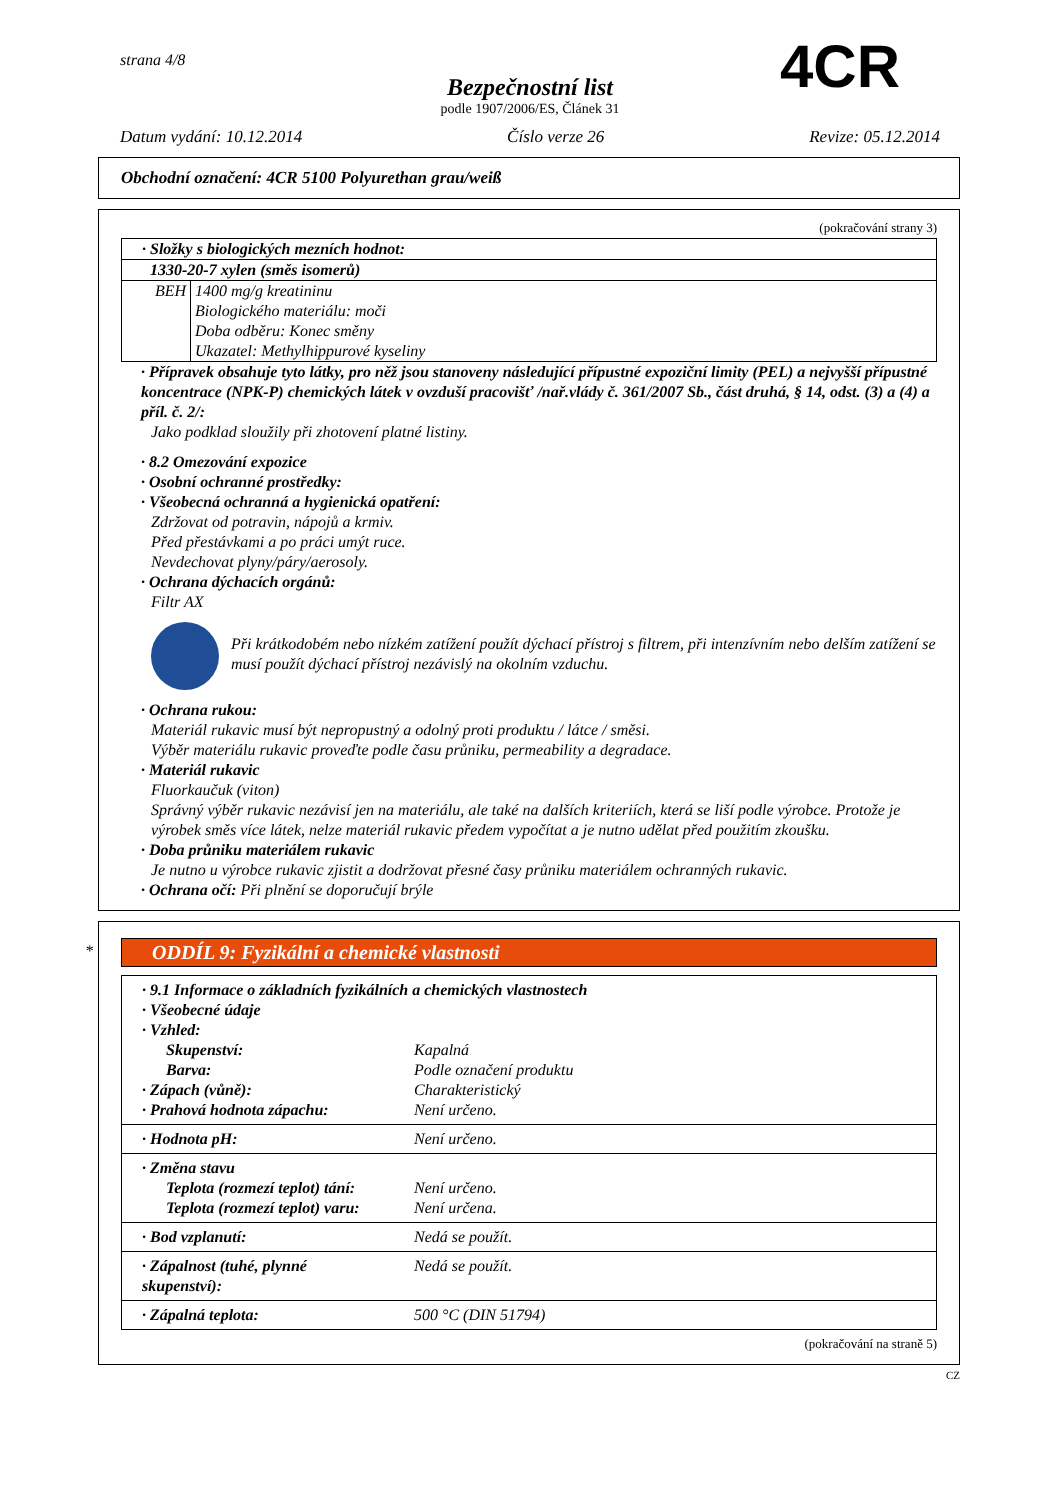strana 4/8
Bezpečnostní list
podle 1907/2006/ES, Článek 31
Datum vydání: 10.12.2014 Číslo verze 26 Revize: 05.12.2014
4CR
Obchodní označení: 4CR 5100 Polyurethan grau/weiß
(pokračování strany 3)
| · Složky s biologických mezních hodnot: | |
| 1330-20-7 xylen (směs isomerů) | |
| BEH | 1400 mg/g kreatininu Biologického materiálu: moči Doba odběru: Konec směny Ukazatel: Methylhippurové kyseliny |
· Přípravek obsahuje tyto látky, pro něž jsou stanoveny následující přípustné expoziční limity (PEL) a nejvyšší přípustné koncentrace (NPK-P) chemických látek v ovzduší pracovišť /nař.vlády č. 361/2007 Sb., část druhá, § 14, odst. (3) a (4) a příl. č. 2/:
Jako podklad sloužily při zhotovení platné listiny.
· 8.2 Omezování expozice
· Osobní ochranné prostředky:
· Všeobecná ochranná a hygienická opatření:
Zdržovat od potravin, nápojů a krmiv.
Před přestávkami a po práci umýt ruce.
Nevdechovat plyny/páry/aerosoly.
· Ochrana dýchacích orgánů:
Filtr AX
Při krátkodobém nebo nízkém zatížení použít dýchací přístroj s filtrem, při intenzívním nebo delším zatížení se musí použít dýchací přístroj nezávislý na okolním vzduchu.
· Ochrana rukou:
Materiál rukavic musí být nepropustný a odolný proti produktu / látce / směsi.
Výběr materiálu rukavic proveďte podle času průniku, permeability a degradace.
· Materiál rukavic
Fluorkaučuk (viton)
Správný výběr rukavic nezávisí jen na materiálu, ale také na dalších kriteriích, která se liší podle výrobce. Protože je výrobek směs více látek, nelze materiál rukavic předem vypočítat a je nutno udělat před použitím zkoušku.
· Doba průniku materiálem rukavic
Je nutno u výrobce rukavic zjistit a dodržovat přesné časy průniku materiálem ochranných rukavic.
· Ochrana očí: Při plnění se doporučují brýle
*
ODDÍL 9: Fyzikální a chemické vlastnosti
| · 9.1 Informace o základních fyzikálních a chemických vlastnostech · Všeobecné údaje · Vzhled: | |
| Skupenství: | Kapalná |
| Barva: | Podle označení produktu |
| · Zápach (vůně): | Charakteristický |
| · Prahová hodnota zápachu: | Není určeno. |
| · Hodnota pH: | Není určeno. |
| · Změna stavu | |
| Teplota (rozmezí teplot) tání: | Není určeno. |
| Teplota (rozmezí teplot) varu: | Není určena. |
| · Bod vzplanutí: | Nedá se použít. |
| · Zápalnost (tuhé, plynné skupenství): | Nedá se použít. |
| · Zápalná teplota: | 500 °C (DIN 51794) |
(pokračování na straně 5)
CZ